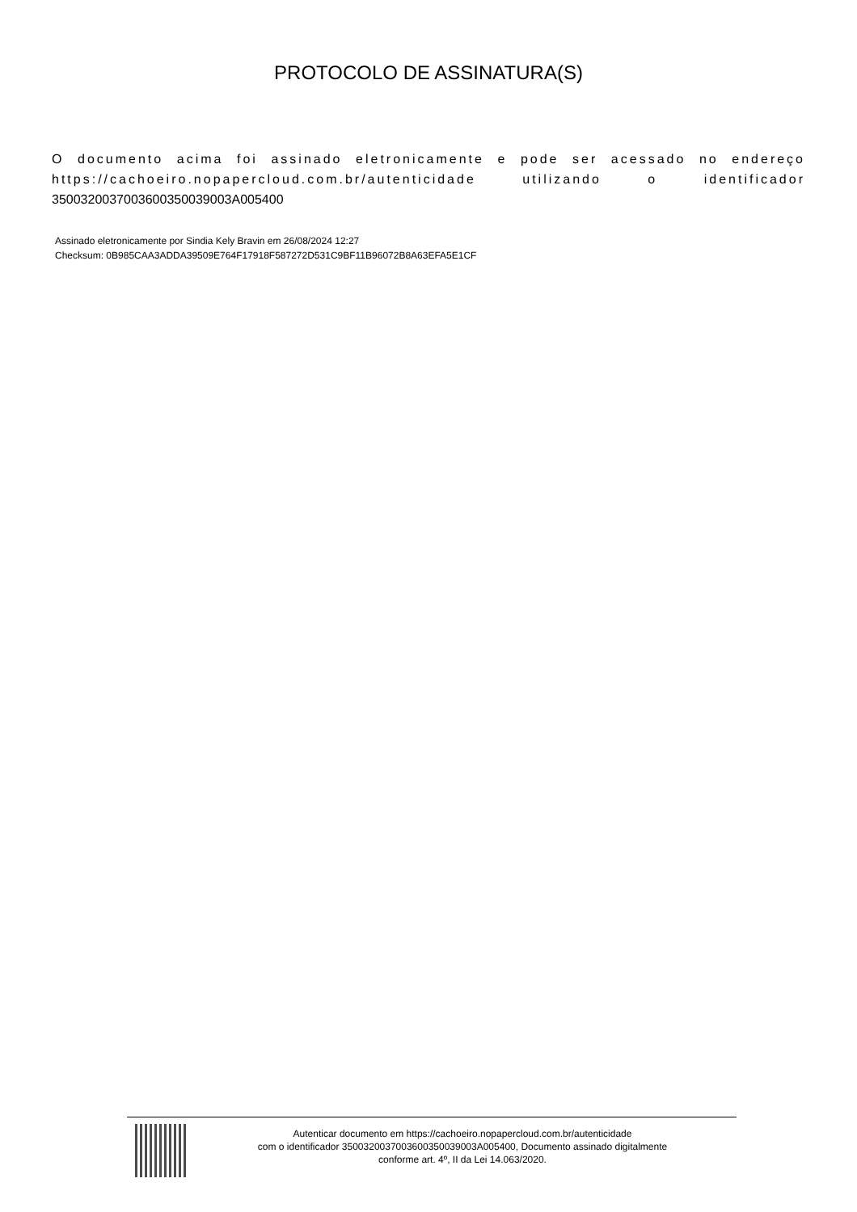PROTOCOLO DE ASSINATURA(S)
O documento acima foi assinado eletronicamente e pode ser acessado no endereço https://cachoeiro.nopapercloud.com.br/autenticidade utilizando o identificador 3500320037003600350039003A005400
Assinado eletronicamente por Sindia Kely Bravin em 26/08/2024 12:27
Checksum: 0B985CAA3ADDA39509E764F17918F587272D531C9BF11B96072B8A63EFA5E1CF
Autenticar documento em https://cachoeiro.nopapercloud.com.br/autenticidade
com o identificador 3500320037003600350039003A005400, Documento assinado digitalmente
conforme art. 4º, II da Lei 14.063/2020.